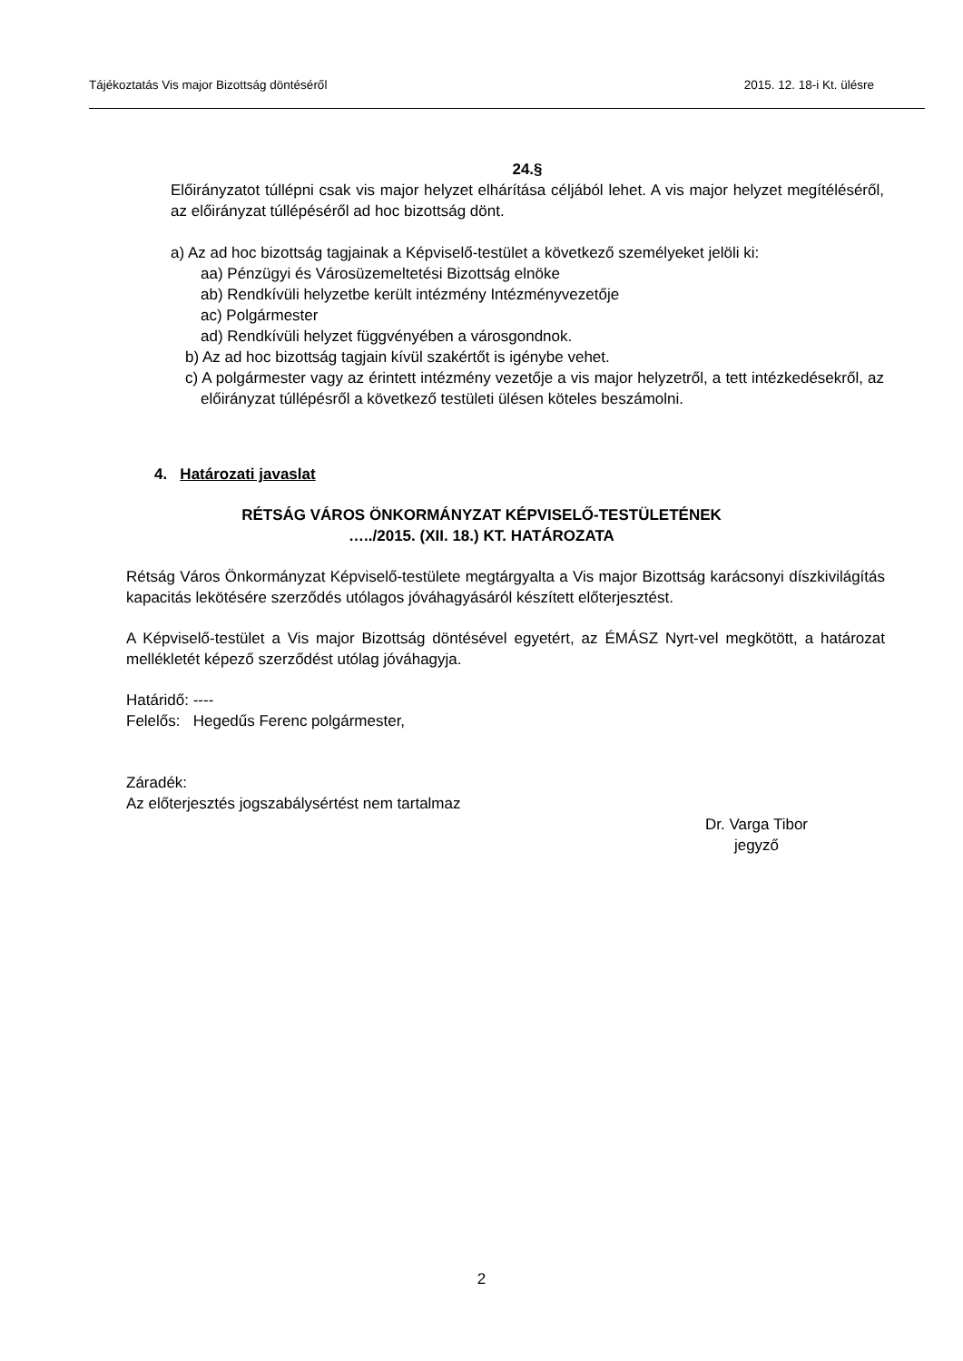Tájékoztatás Vis major Bizottság döntéséről 2015. 12. 18-i Kt. ülésre
24.§
Előirányzatot túllépni csak vis major helyzet elhárítása céljából lehet. A vis major helyzet megítéléséről, az előirányzat túllépéséről ad hoc bizottság dönt.
a) Az ad hoc bizottság tagjainak a Képviselő-testület a következő személyeket jelöli ki:
aa) Pénzügyi és Városüzemeltetési Bizottság elnöke
ab) Rendkívüli helyzetbe került intézmény Intézményvezetője
ac) Polgármester
ad) Rendkívüli helyzet függvényében a városgondnok.
b) Az ad hoc bizottság tagjain kívül szakértőt is igénybe vehet.
c) A polgármester vagy az érintett intézmény vezetője a vis major helyzetről, a tett intézkedésekről, az előirányzat túllépésről a következő testületi ülésen köteles beszámolni.
4. Határozati javaslat
RÉTSÁG VÁROS ÖNKORMÁNYZAT KÉPVISELŐ-TESTÜLETÉNEK
…../2015. (XII. 18.) KT. HATÁROZATA
Rétság Város Önkormányzat Képviselő-testülete megtárgyalta a Vis major Bizottság karácsonyi díszkivilágítás kapacitás lekötésére szerződés utólagos jóváhagyásáról készített előterjesztést.
A Képviselő-testület a Vis major Bizottság döntésével egyetért, az ÉMÁSZ Nyrt-vel megkötött, a határozat mellékletét képező szerződést utólag jóváhagyja.
Határidő: ----
Felelős: Hegedűs Ferenc polgármester,
Záradék:
Az előterjesztés jogszabálysértést nem tartalmaz
Dr. Varga Tibor
jegyző
2